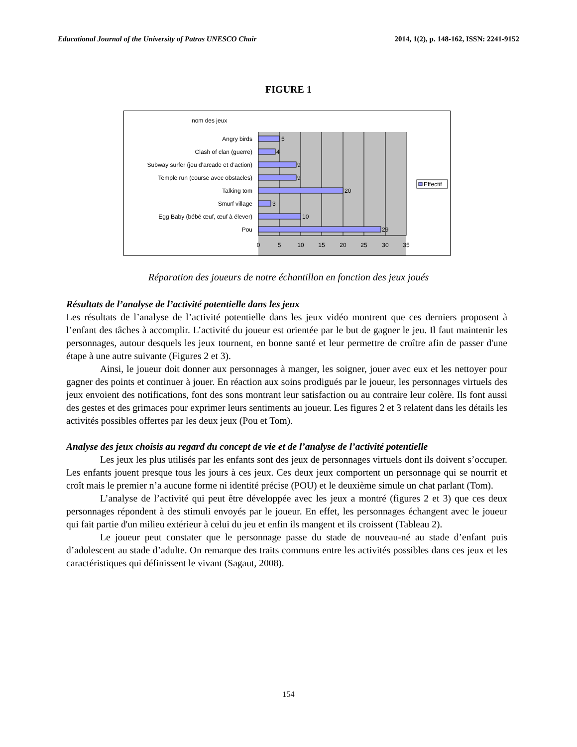Educational Journal of the University of Patras UNESCO Chair 2014, 1(2), p. 148-162, ISSN: 2241-9152
FIGURE 1
nom des jeux
Angry birds
Clash of clan (guerre)
Subway surfer (jeu d’arcade et d’action)
Temple run (course avec obstacles)
Talking tom
Smurf village
Egg Baby (bébé œuf, œuf à élever)
Pou
5
4
9
9
20
3
10
29
0
5
10
15
20
25
30
35
Effectif
Réparation des joueurs de notre échantillon en fonction des jeux joués
Résultats de l’analyse de l’activité potentielle dans les jeux
Les résultats de l’analyse de l’activité potentielle dans les jeux vidéo montrent que ces derniers proposent à l’enfant des tâches à accomplir. L’activité du joueur est orientée par le but de gagner le jeu. Il faut maintenir les personnages, autour desquels les jeux tournent, en bonne santé et leur permettre de croître afin de passer d'une étape à une autre suivante (Figures 2 et 3).
Ainsi, le joueur doit donner aux personnages à manger, les soigner, jouer avec eux et les nettoyer pour gagner des points et continuer à jouer. En réaction aux soins prodigués par le joueur, les personnages virtuels des jeux envoient des notifications, font des sons montrant leur satisfaction ou au contraire leur colère. Ils font aussi des gestes et des grimaces pour exprimer leurs sentiments au joueur. Les figures 2 et 3 relatent dans les détails les activités possibles offertes par les deux jeux (Pou et Tom).
Analyse des jeux choisis au regard du concept de vie et de l’analyse de l’activité potentielle
Les jeux les plus utilisés par les enfants sont des jeux de personnages virtuels dont ils doivent s’occuper. Les enfants jouent presque tous les jours à ces jeux. Ces deux jeux comportent un personnage qui se nourrit et croît mais le premier n’a aucune forme ni identité précise (POU) et le deuxième simule un chat parlant (Tom).
L’analyse de l’activité qui peut être développée avec les jeux a montré (figures 2 et 3) que ces deux personnages répondent à des stimuli envoyés par le joueur. En effet, les personnages échangent avec le joueur qui fait partie d'un milieu extérieur à celui du jeu et enfin ils mangent et ils croissent (Tableau 2).
Le joueur peut constater que le personnage passe du stade de nouveau-né au stade d’enfant puis d’adolescent au stade d’adulte. On remarque des traits communs entre les activités possibles dans ces jeux et les caractéristiques qui définissent le vivant (Sagaut, 2008).
154